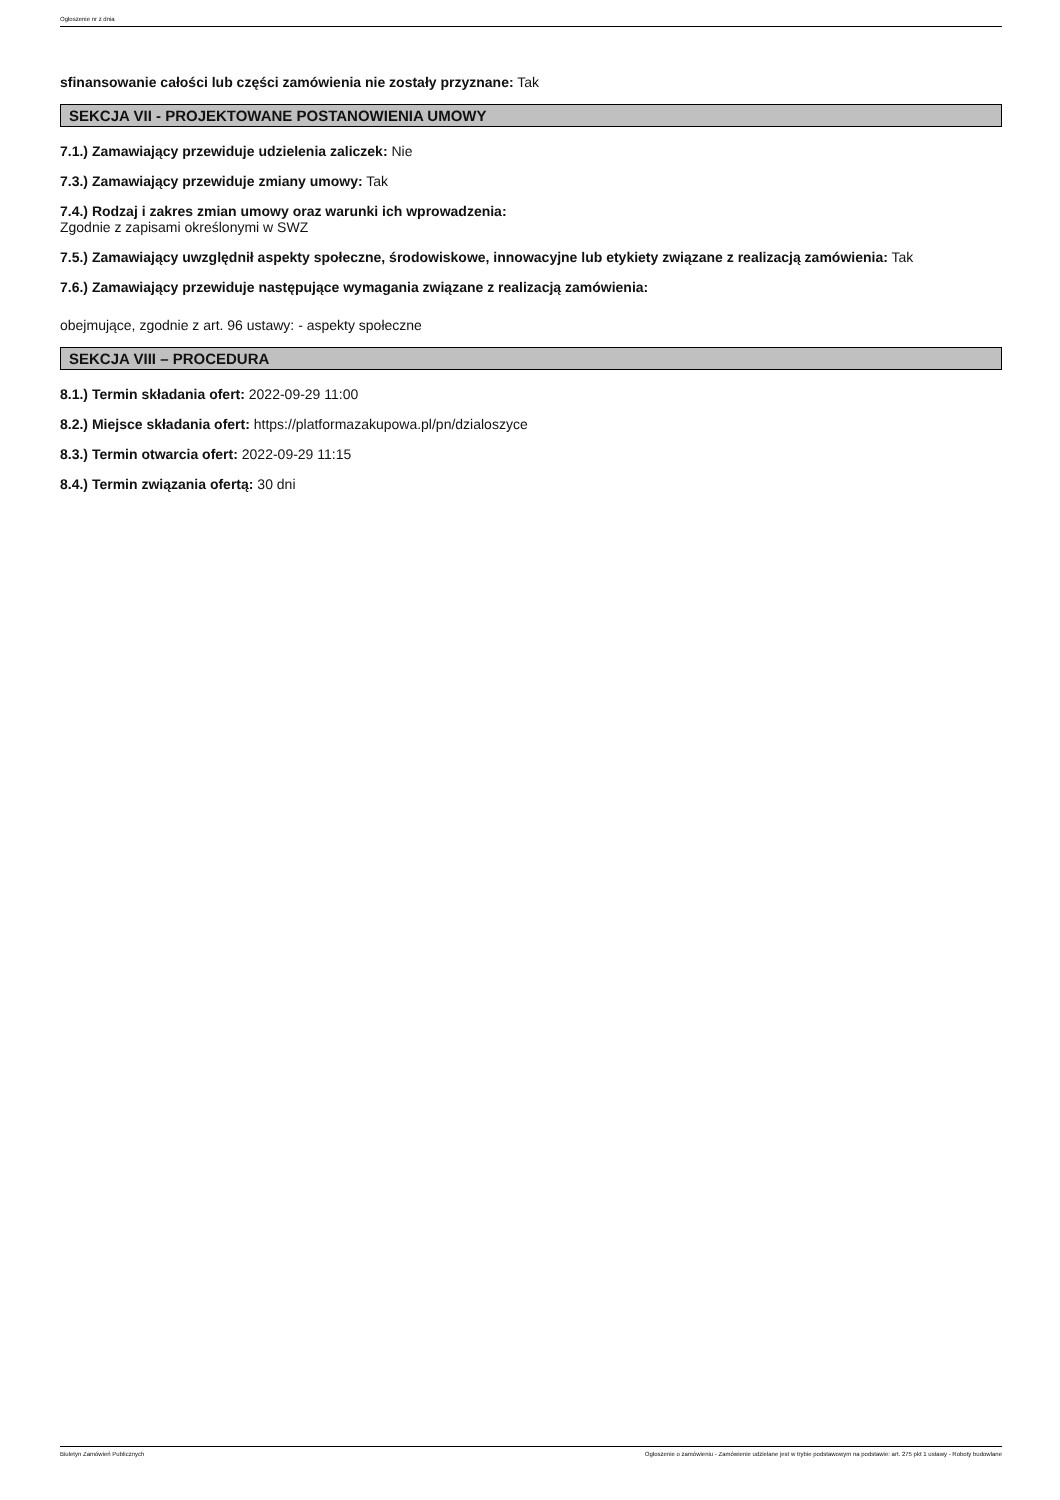Ogłoszenie nr z dnia
sfinansowanie całości lub części zamówienia nie zostały przyznane: Tak
SEKCJA VII - PROJEKTOWANE POSTANOWIENIA UMOWY
7.1.) Zamawiający przewiduje udzielenia zaliczek: Nie
7.3.) Zamawiający przewiduje zmiany umowy: Tak
7.4.) Rodzaj i zakres zmian umowy oraz warunki ich wprowadzenia:
Zgodnie z zapisami określonymi w SWZ
7.5.) Zamawiający uwzględnił aspekty społeczne, środowiskowe, innowacyjne lub etykiety związane z realizacją zamówienia: Tak
7.6.) Zamawiający przewiduje następujące wymagania związane z realizacją zamówienia:
obejmujące, zgodnie z art. 96 ustawy: - aspekty społeczne
SEKCJA VIII – PROCEDURA
8.1.) Termin składania ofert: 2022-09-29 11:00
8.2.) Miejsce składania ofert: https://platformazakupowa.pl/pn/dzialoszyce
8.3.) Termin otwarcia ofert: 2022-09-29 11:15
8.4.) Termin związania ofertą: 30 dni
Biuletyn Zamówień Publicznych Ogłoszenie o zamówieniu - Zamówienie udzielane jest w trybie podstawowym na podstawie: art. 275 pkt 1 ustawy - Roboty budowlane